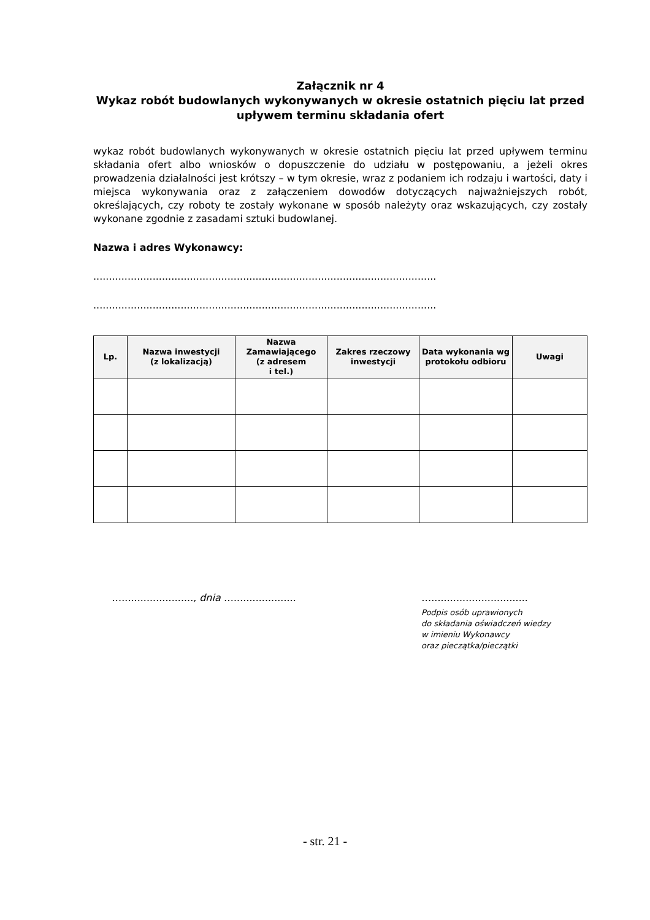Załącznik nr 4
Wykaz robót budowlanych wykonywanych w okresie ostatnich pięciu lat przed upływem terminu składania ofert
wykaz robót budowlanych wykonywanych w okresie ostatnich pięciu lat przed upływem terminu składania ofert albo wniosków o dopuszczenie do udziału w postępowaniu, a jeżeli okres prowadzenia działalności jest krótszy – w tym okresie, wraz z podaniem ich rodzaju i wartości, daty i miejsca wykonywania oraz z załączeniem dowodów dotyczących najważniejszych robót, określających, czy roboty te zostały wykonane w sposób należyty oraz wskazujących, czy zostały wykonane zgodnie z zasadami sztuki budowlanej.
Nazwa i adres Wykonawcy:
..............................................................................................................
..............................................................................................................
| Lp. | Nazwa inwestycji (z lokalizacją) | Nazwa Zamawiającego (z adresem i tel.) | Zakres rzeczowy inwestycji | Data wykonania wg protokołu odbioru | Uwagi |
| --- | --- | --- | --- | --- | --- |
…......................., dnia ….................... …...............................
Podpis osób uprawionych
do składania oświadczeń wiedzy
w imieniu Wykonawcy
oraz pieczątka/pieczątki
- str. 21 -